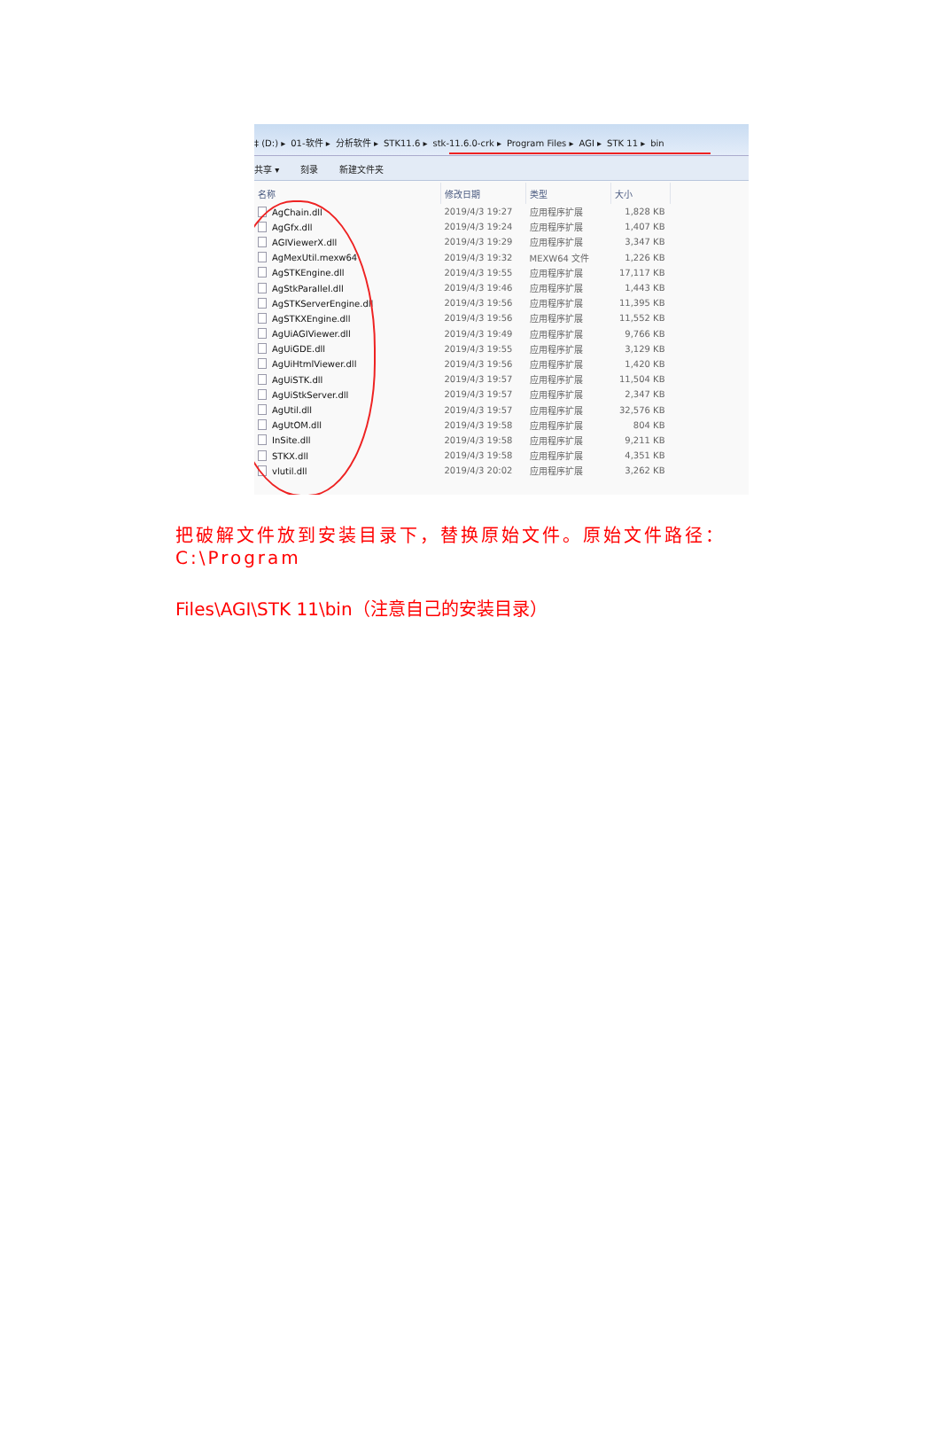‡ (D:) ▸ 01-软件 ▸ 分析软件 ▸ STK11.6 ▸ stk-11.6.0-crk ▸ Program Files ▸ AGI ▸ STK 11 ▸ bin
共享 ▾ 刻录 新建文件夹
| 名称 | 修改日期 | 类型 | 大小 |
| --- | --- | --- | --- |
| AgChain.dll | 2019/4/3 19:27 | 应用程序扩展 | 1,828 KB |
| AgGfx.dll | 2019/4/3 19:24 | 应用程序扩展 | 1,407 KB |
| AGIViewerX.dll | 2019/4/3 19:29 | 应用程序扩展 | 3,347 KB |
| AgMexUtil.mexw64 | 2019/4/3 19:32 | MEXW64 文件 | 1,226 KB |
| AgSTKEngine.dll | 2019/4/3 19:55 | 应用程序扩展 | 17,117 KB |
| AgStkParallel.dll | 2019/4/3 19:46 | 应用程序扩展 | 1,443 KB |
| AgSTKServerEngine.dll | 2019/4/3 19:56 | 应用程序扩展 | 11,395 KB |
| AgSTKXEngine.dll | 2019/4/3 19:56 | 应用程序扩展 | 11,552 KB |
| AgUiAGIViewer.dll | 2019/4/3 19:49 | 应用程序扩展 | 9,766 KB |
| AgUiGDE.dll | 2019/4/3 19:55 | 应用程序扩展 | 3,129 KB |
| AgUiHtmlViewer.dll | 2019/4/3 19:56 | 应用程序扩展 | 1,420 KB |
| AgUiSTK.dll | 2019/4/3 19:57 | 应用程序扩展 | 11,504 KB |
| AgUiStkServer.dll | 2019/4/3 19:57 | 应用程序扩展 | 2,347 KB |
| AgUtil.dll | 2019/4/3 19:57 | 应用程序扩展 | 32,576 KB |
| AgUtOM.dll | 2019/4/3 19:58 | 应用程序扩展 | 804 KB |
| InSite.dll | 2019/4/3 19:58 | 应用程序扩展 | 9,211 KB |
| STKX.dll | 2019/4/3 19:58 | 应用程序扩展 | 4,351 KB |
| vlutil.dll | 2019/4/3 20:02 | 应用程序扩展 | 3,262 KB |
把破解文件放到安装目录下，替换原始文件。原始文件路径：C:\Program
Files\AGI\STK 11\bin（注意自己的安装目录）